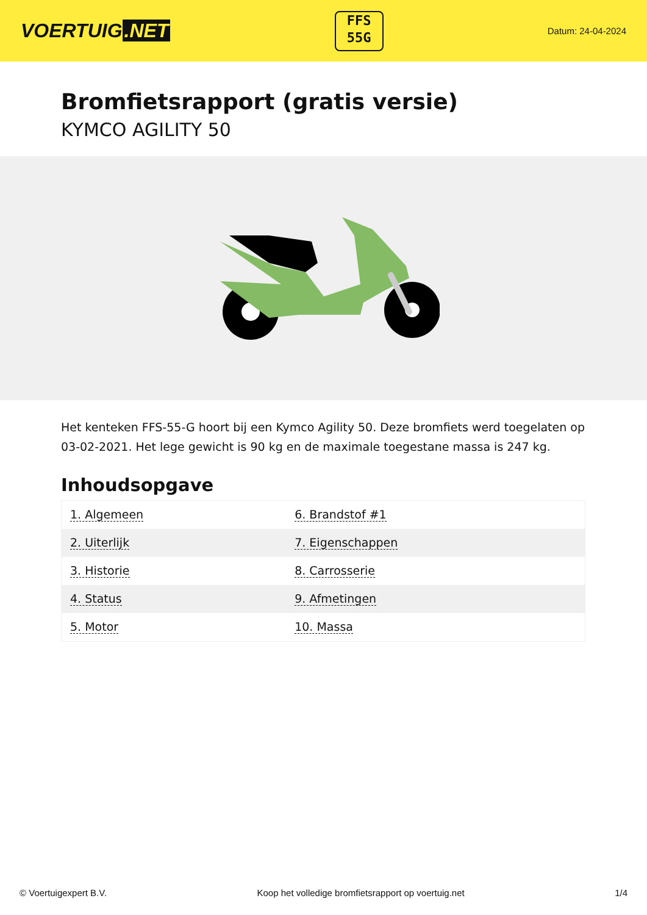VOERTUIG.NET
FFS
55G
Datum: 24-04-2024
Bromfietsrapport (gratis versie)
KYMCO AGILITY 50
Het kenteken FFS-55-G hoort bij een Kymco Agility 50. Deze bromfiets werd toegelaten op 03-02-2021. Het lege gewicht is 90 kg en de maximale toegestane massa is 247 kg.
Inhoudsopgave
| 1. Algemeen | 6. Brandstof #1 |
| 2. Uiterlijk | 7. Eigenschappen |
| 3. Historie | 8. Carrosserie |
| 4. Status | 9. Afmetingen |
| 5. Motor | 10. Massa |
© Voertuigexpert B.V. Koop het volledige bromfietsrapport op voertuig.net 1/4